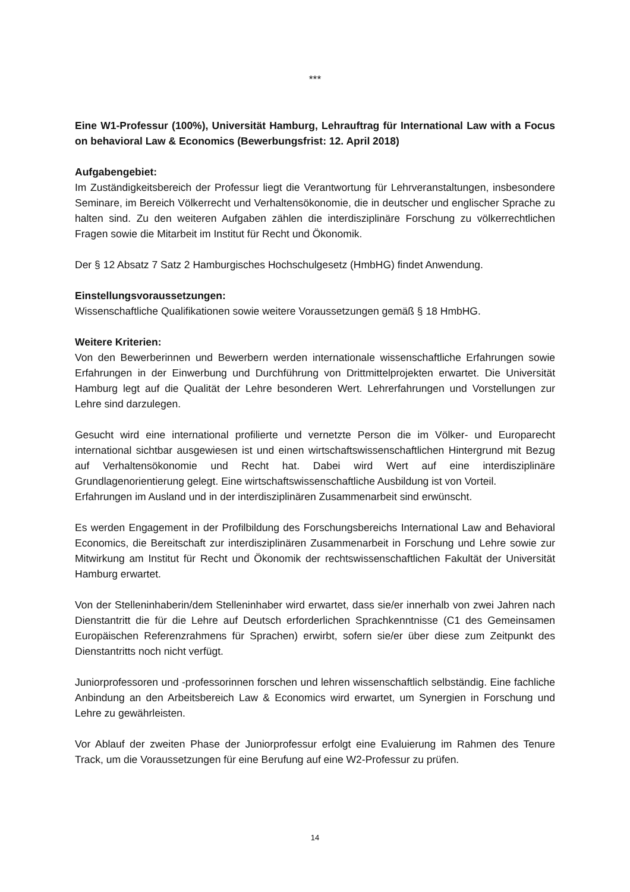***
Eine W1-Professur (100%), Universität Hamburg, Lehrauftrag für International Law with a Focus on behavioral Law & Economics (Bewerbungsfrist: 12. April 2018)
Aufgabengebiet:
Im Zuständigkeitsbereich der Professur liegt die Verantwortung für Lehrveranstaltungen, insbesondere Seminare, im Bereich Völkerrecht und Verhaltensökonomie, die in deutscher und englischer Sprache zu halten sind. Zu den weiteren Aufgaben zählen die interdisziplinäre Forschung zu völkerrechtlichen Fragen sowie die Mitarbeit im Institut für Recht und Ökonomik.
Der § 12 Absatz 7 Satz 2 Hamburgisches Hochschulgesetz (HmbHG) findet Anwendung.
Einstellungsvoraussetzungen:
Wissenschaftliche Qualifikationen sowie weitere Voraussetzungen gemäß § 18 HmbHG.
Weitere Kriterien:
Von den Bewerberinnen und Bewerbern werden internationale wissenschaftliche Erfahrungen sowie Erfahrungen in der Einwerbung und Durchführung von Drittmittelprojekten erwartet. Die Universität Hamburg legt auf die Qualität der Lehre besonderen Wert. Lehrerfahrungen und Vorstellungen zur Lehre sind darzulegen.
Gesucht wird eine international profilierte und vernetzte Person die im Völker- und Europarecht international sichtbar ausgewiesen ist und einen wirtschaftswissenschaftlichen Hintergrund mit Bezug auf Verhaltensökonomie und Recht hat. Dabei wird Wert auf eine interdisziplinäre Grundlagenorientierung gelegt. Eine wirtschaftswissenschaftliche Ausbildung ist von Vorteil.
Erfahrungen im Ausland und in der interdisziplinären Zusammenarbeit sind erwünscht.
Es werden Engagement in der Profilbildung des Forschungsbereichs International Law and Behavioral Economics, die Bereitschaft zur interdisziplinären Zusammenarbeit in Forschung und Lehre sowie zur Mitwirkung am Institut für Recht und Ökonomik der rechtswissenschaftlichen Fakultät der Universität Hamburg erwartet.
Von der Stelleninhaberin/dem Stelleninhaber wird erwartet, dass sie/er innerhalb von zwei Jahren nach Dienstantritt die für die Lehre auf Deutsch erforderlichen Sprachkenntnisse (C1 des Gemeinsamen Europäischen Referenzrahmens für Sprachen) erwirbt, sofern sie/er über diese zum Zeitpunkt des Dienstantritts noch nicht verfügt.
Juniorprofessoren und -professorinnen forschen und lehren wissenschaftlich selbständig. Eine fachliche Anbindung an den Arbeitsbereich Law & Economics wird erwartet, um Synergien in Forschung und Lehre zu gewährleisten.
Vor Ablauf der zweiten Phase der Juniorprofessur erfolgt eine Evaluierung im Rahmen des Tenure Track, um die Voraussetzungen für eine Berufung auf eine W2-Professur zu prüfen.
14